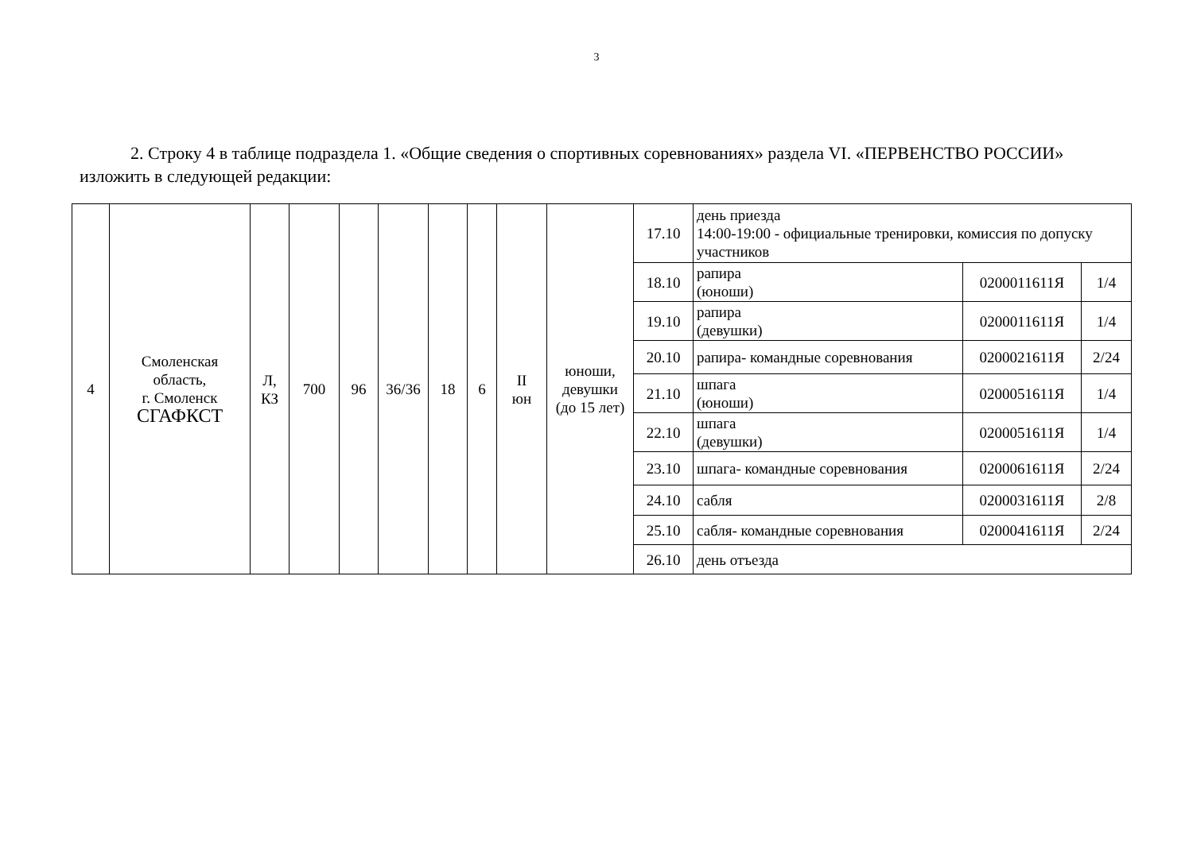3
2. Строку 4 в таблице подраздела 1. «Общие сведения о спортивных соревнованиях» раздела VI. «ПЕРВЕНСТВО РОССИИ» изложить в следующей редакции:
| 4 | Смоленская область, г. Смоленск СГАФКСТ | Л, КЗ | 700 | 96 | 36/36 | 18 | 6 | II юн | юноши, девушки (до 15 лет) | 17.10 | день приезда 14:00-19:00 - официальные тренировки, комиссия по допуску участников | | |
| | | | | | | | | | | 18.10 | рапира (юноши) | 0200011611Я | 1/4 |
| | | | | | | | | | | 19.10 | рапира (девушки) | 0200011611Я | 1/4 |
| | | | | | | | | | | 20.10 | рапира- командные соревнования | 0200021611Я | 2/24 |
| | | | | | | | | | | 21.10 | шпага (юноши) | 0200051611Я | 1/4 |
| | | | | | | | | | | 22.10 | шпага (девушки) | 0200051611Я | 1/4 |
| | | | | | | | | | | 23.10 | шпага- командные соревнования | 0200061611Я | 2/24 |
| | | | | | | | | | | 24.10 | сабля | 0200031611Я | 2/8 |
| | | | | | | | | | | 25.10 | сабля- командные соревнования | 0200041611Я | 2/24 |
| | | | | | | | | | | 26.10 | день отъезда | | |